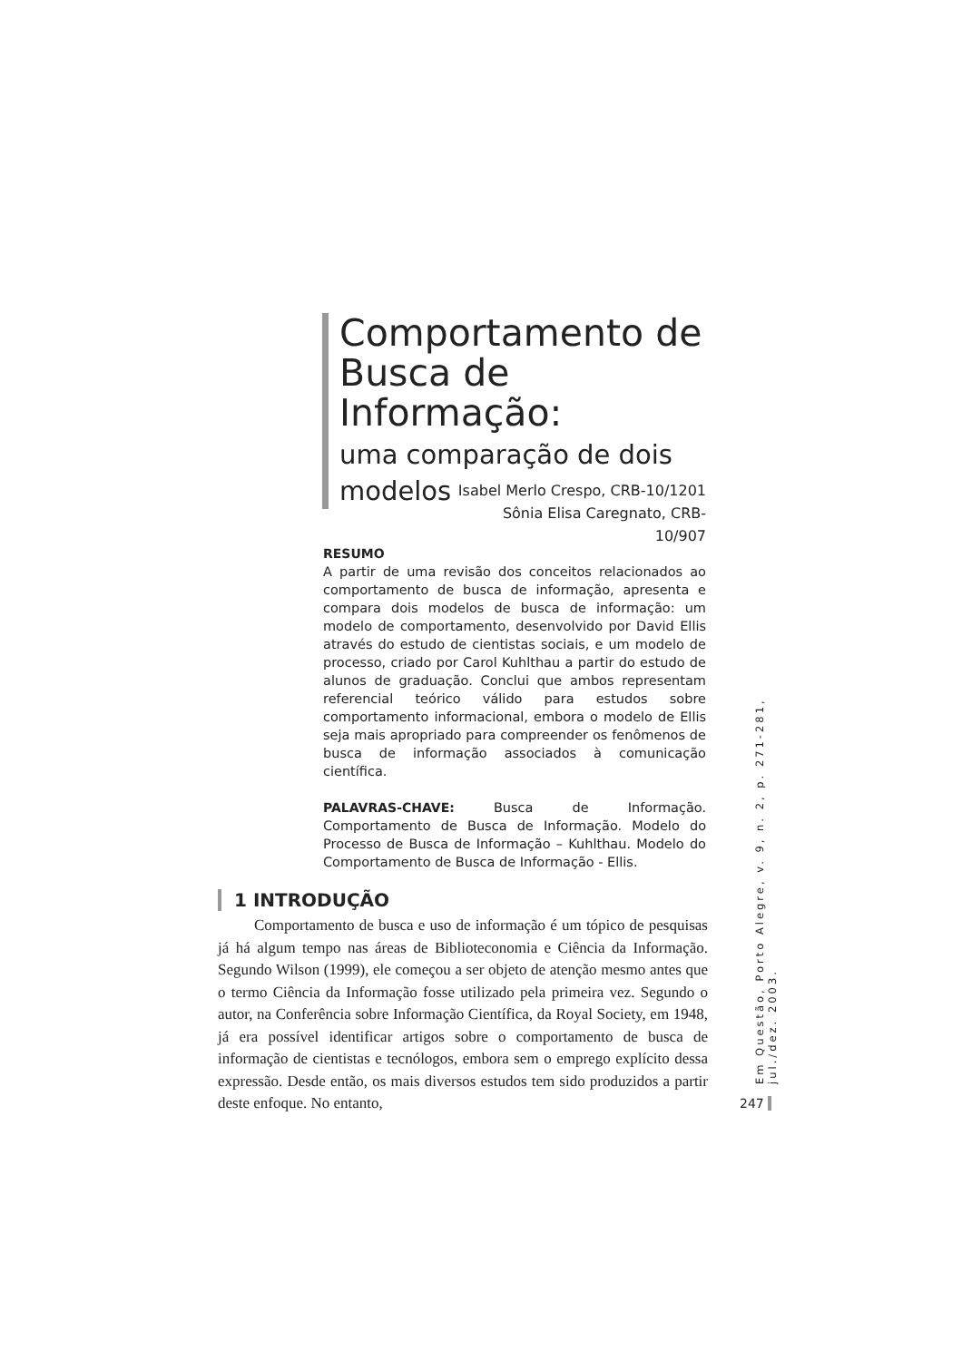Comportamento de Busca de Informação:
uma comparação de dois modelos
Isabel Merlo Crespo, CRB-10/1201
Sônia Elisa Caregnato, CRB-10/907
RESUMO
A partir de uma revisão dos conceitos relacionados ao comportamento de busca de informação, apresenta e compara dois modelos de busca de informação: um modelo de comportamento, desenvolvido por David Ellis através do estudo de cientistas sociais, e um modelo de processo, criado por Carol Kuhlthau a partir do estudo de alunos de graduação. Conclui que ambos representam referencial teórico válido para estudos sobre comportamento informacional, embora o modelo de Ellis seja mais apropriado para compreender os fenômenos de busca de informação associados à comunicação científica.
PALAVRAS-CHAVE: Busca de Informação. Comportamento de Busca de Informação. Modelo do Processo de Busca de Informação – Kuhlthau. Modelo do Comportamento de Busca de Informação - Ellis.
1 INTRODUÇÃO
Comportamento de busca e uso de informação é um tópico de pesquisas já há algum tempo nas áreas de Biblioteconomia e Ciência da Informação. Segundo Wilson (1999), ele começou a ser objeto de atenção mesmo antes que o termo Ciência da Informação fosse utilizado pela primeira vez. Segundo o autor, na Conferência sobre Informação Científica, da Royal Society, em 1948, já era possível identificar artigos sobre o comportamento de busca de informação de cientistas e tecnólogos, embora sem o emprego explícito dessa expressão. Desde então, os mais diversos estudos tem sido produzidos a partir deste enfoque. No entanto,
Em Questão, Porto Alegre, v. 9, n. 2, p. 271-281, jul./dez. 2003.
247